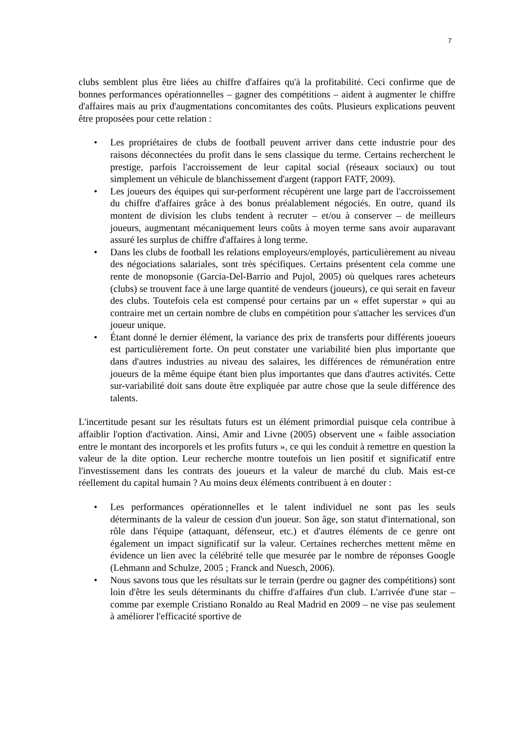7
clubs semblent plus être liées au chiffre d'affaires qu'à la profitabilité. Ceci confirme que de bonnes performances opérationnelles – gagner des compétitions – aident à augmenter le chiffre d'affaires mais au prix d'augmentations concomitantes des coûts. Plusieurs explications peuvent être proposées pour cette relation :
• Les propriétaires de clubs de football peuvent arriver dans cette industrie pour des raisons déconnectées du profit dans le sens classique du terme. Certains recherchent le prestige, parfois l'accroissement de leur capital social (réseaux sociaux) ou tout simplement un véhicule de blanchissement d'argent (rapport FATF, 2009).
• Les joueurs des équipes qui sur-performent récupèrent une large part de l'accroissement du chiffre d'affaires grâce à des bonus préalablement négociés. En outre, quand ils montent de division les clubs tendent à recruter – et/ou à conserver – de meilleurs joueurs, augmentant mécaniquement leurs coûts à moyen terme sans avoir auparavant assuré les surplus de chiffre d'affaires à long terme.
• Dans les clubs de football les relations employeurs/employés, particulièrement au niveau des négociations salariales, sont très spécifiques. Certains présentent cela comme une rente de monopsonie (Garcia-Del-Barrio and Pujol, 2005) où quelques rares acheteurs (clubs) se trouvent face à une large quantité de vendeurs (joueurs), ce qui serait en faveur des clubs. Toutefois cela est compensé pour certains par un « effet superstar » qui au contraire met un certain nombre de clubs en compétition pour s'attacher les services d'un joueur unique.
• Étant donné le dernier élément, la variance des prix de transferts pour différents joueurs est particulièrement forte. On peut constater une variabilité bien plus importante que dans d'autres industries au niveau des salaires, les différences de rémunération entre joueurs de la même équipe étant bien plus importantes que dans d'autres activités. Cette sur-variabilité doit sans doute être expliquée par autre chose que la seule différence des talents.
L'incertitude pesant sur les résultats futurs est un élément primordial puisque cela contribue à affaiblir l'option d'activation. Ainsi, Amir and Livne (2005) observent une « faible association entre le montant des incorporels et les profits futurs », ce qui les conduit à remettre en question la valeur de la dite option. Leur recherche montre toutefois un lien positif et significatif entre l'investissement dans les contrats des joueurs et la valeur de marché du club. Mais est-ce réellement du capital humain ? Au moins deux éléments contribuent à en douter :
• Les performances opérationnelles et le talent individuel ne sont pas les seuls déterminants de la valeur de cession d'un joueur. Son âge, son statut d'international, son rôle dans l'équipe (attaquant, défenseur, etc.) et d'autres éléments de ce genre ont également un impact significatif sur la valeur. Certaines recherches mettent même en évidence un lien avec la célébrité telle que mesurée par le nombre de réponses Google (Lehmann and Schulze, 2005 ; Franck and Nuesch, 2006).
• Nous savons tous que les résultats sur le terrain (perdre ou gagner des compétitions) sont loin d'être les seuls déterminants du chiffre d'affaires d'un club. L'arrivée d'une star – comme par exemple Cristiano Ronaldo au Real Madrid en 2009 – ne vise pas seulement à améliorer l'efficacité sportive de